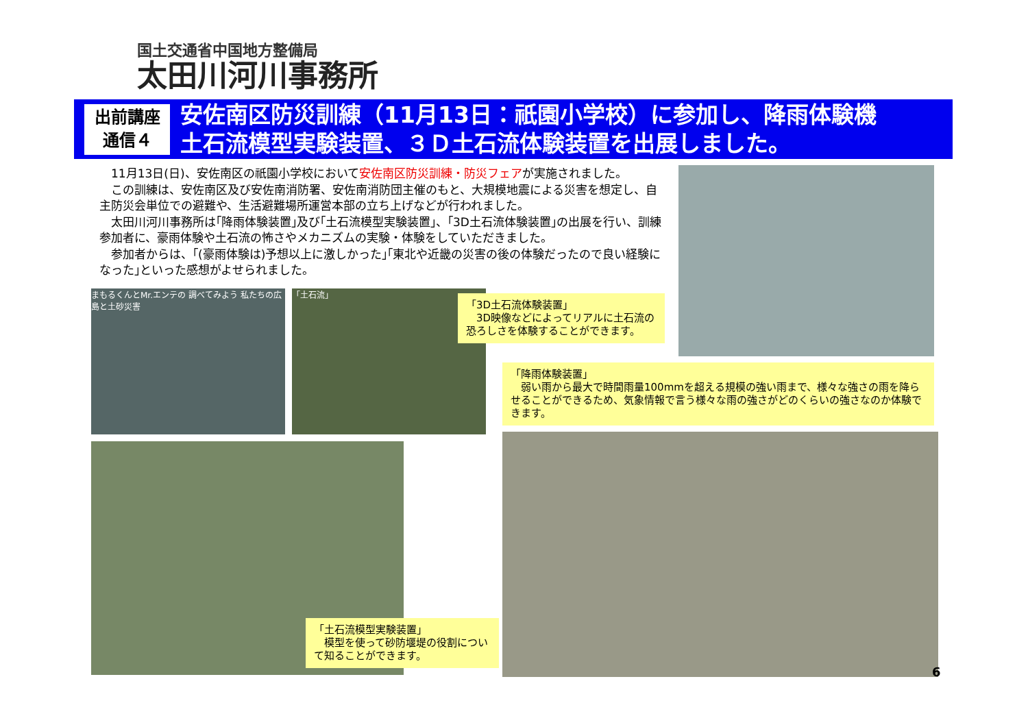国土交通省中国地方整備局
太田川河川事務所
出前講座
通信４
安佐南区防災訓練（11月13日：祇園小学校）に参加し、降雨体験機
土石流模型実験装置、３Ｄ土石流体験装置を出展しました。
　11月13日(日)、安佐南区の祇園小学校において安佐南区防災訓練・防災フェアが実施されました。
　この訓練は、安佐南区及び安佐南消防署、安佐南消防団主催のもと、大規模地震による災害を想定し、自主防災会単位での避難や、生活避難場所運営本部の立ち上げなどが行われました。
　太田川河川事務所は｢降雨体験装置｣及び｢土石流模型実験装置｣、｢3D土石流体験装置｣の出展を行い、訓練参加者に、豪雨体験や土石流の怖さやメカニズムの実験・体験をしていただきました。
　参加者からは、｢(豪雨体験は)予想以上に激しかった｣｢東北や近畿の災害の後の体験だったので良い経験になった｣といった感想がよせられました。
まもるくんとMr.エンテの 調べてみよう 私たちの広島と土砂災害
「土石流」
「3D土石流体験装置」
　3D映像などによってリアルに土石流の恐ろしさを体験することができます。
「降雨体験装置」
　弱い雨から最大で時間雨量100mmを超える規模の強い雨まで、様々な強さの雨を降らせることができるため、気象情報で言う様々な雨の強さがどのくらいの強さなのか体験できます。
「土石流模型実験装置」
　模型を使って砂防堰堤の役割について知ることができます。
6